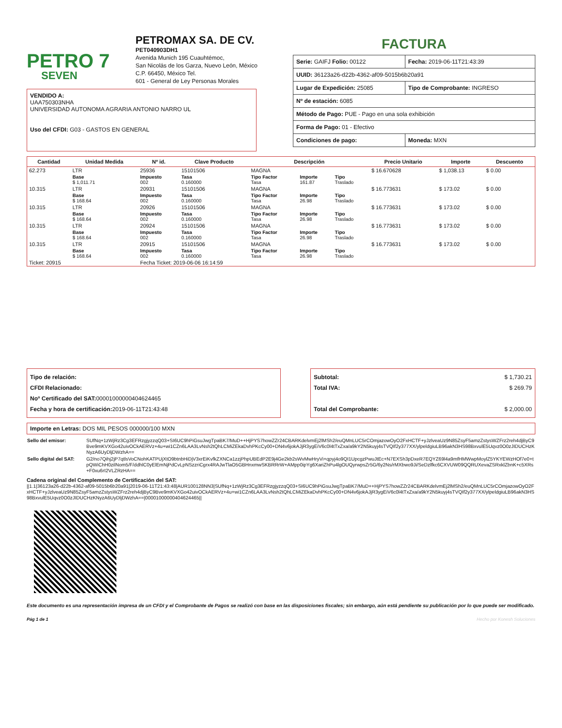PETRO 7
SEVEN
PETROMAX SA. DE CV.
PET040903DH1
Avenida Munich 195 Cuauhtémoc,
San Nicolás de los Garza, Nuevo León, México
C.P. 66450, México Tel.
601 - General de Ley Personas Morales
FACTURA
| Serie: GAIFJ Folio: 00122 | Fecha: 2019-06-11T21:43:39 |
| UUID: 36123a26-d22b-4362-af09-5015b6b20a91 | |
| Lugar de Expedición: 25085 | Tipo de Comprobante: INGRESO |
| Nº de estación: 6085 | |
| Método de Pago: PUE - Pago en una sola exhibición | |
| Forma de Pago: 01 - Efectivo | |
| Condiciones de pago: | Moneda: MXN |
VENDIDO A:
UAA750303NHA
UNIVERSIDAD AUTONOMA AGRARIA ANTONIO NARRO UL
Uso del CFDI: G03 - GASTOS EN GENERAL
| Cantidad | Unidad Medida | Nº id. | Clave Producto | Descripción | | | Precio Unitario | Importe | Descuento |
| --- | --- | --- | --- | --- | --- | --- | --- | --- | --- |
| 62.273 | LTR | 25936 | 15101506 | MAGNA | | | $ 16.670628 | $ 1,038.13 | $ 0.00 |
| | Base $ 1,011.71 | Impuesto 002 | Tasa 0.160000 | Tipo Factor Tasa | Importe 161.87 | Tipo Traslado | | | |
| 10.315 | LTR | 20931 | 15101506 | MAGNA | | | $ 16.773631 | $ 173.02 | $ 0.00 |
| | Base $ 168.64 | Impuesto 002 | Tasa 0.160000 | Tipo Factor Tasa | Importe 26.98 | Tipo Traslado | | | |
| 10.315 | LTR | 20926 | 15101506 | MAGNA | | | $ 16.773631 | $ 173.02 | $ 0.00 |
| | Base $ 168.64 | Impuesto 002 | Tasa 0.160000 | Tipo Factor Tasa | Importe 26.98 | Tipo Traslado | | | |
| 10.315 | LTR | 20924 | 15101506 | MAGNA | | | $ 16.773631 | $ 173.02 | $ 0.00 |
| | Base $ 168.64 | Impuesto 002 | Tasa 0.160000 | Tipo Factor Tasa | Importe 26.98 | Tipo Traslado | | | |
| 10.315 | LTR | 20915 | 15101506 | MAGNA | | | $ 16.773631 | $ 173.02 | $ 0.00 |
| | Base $ 168.64 | Impuesto 002 | Tasa 0.160000 | Tipo Factor Tasa | Importe 26.98 | Tipo Traslado | | | |
| Ticket: 20915 | | Fecha Ticket: 2019-06-06 16:14:59 | | | | | | | |
Tipo de relación:
CFDI Relacionado:
Noº Certificado del SAT: 00001000000404624465
Fecha y hora de certificación: 2019-06-11T21:43:48
Subtotal: $ 1,730.21
Total IVA: $ 269.79
Total del Comprobante: $ 2,000.00
Importe en Letras: DOS MIL PESOS 000000/100 MXN
| Sello del emisor: | SUfNq+1zWjRz3Cg3EFRzgjyzzqQ03+SI6UC9hPiGsuJwgTpaBK7/MuD++HjPYS7howZZr24CBARKdelvmEj2lMSh2/euQMnLUC5rCOmjazowOyO2FxHCTF+yJzlveaUz9N85ZsyF5amzZstysWZFrz2reh4djByC9Bve9mKVXGo42uivOCkAERVz+4u+wi1CZn6LAA3LvNsh2tQhLCMiZEkaDvhPKcCy00+DN4v6jokAJjR3ygEiV6c0l4tTxZxa/a9kY2N5kuyj4sTVQIf2y377XX/ylpeldgiuLB96akN3HS98BxvulE5Uqvz0O0zJIDUCHzKNyzA6UyDljDWzhA== |
| Sello digital del SAT: | G2/no7Qihj2jP7qtlsVoCNohKATPUjXtO9btnbHiDjV3xrEiKvfkZXNCa1zzjPhpUBEdP2E9j4Ge2kb2sWvMwHryVi+qpyj4o9QI1UpcgzPwuJtEc+N7EXSh3pDxeR7EQYZ69l4a9mfHMWwpMoylZ5YKYEWzHOf7e0+tpQWiChH0zilNom5/F/ddhlC0yElEmNjPdCvLpNSzzriCgrx4RAJwTlaO5GBHnxmwSKBRRrW+AMpp0ipYg6XariZhPu4lgOUQyrwpsZr5G/6y2Ns/rMXbwo9Ji/SeDzlfkc6CXVUW09QQRUXevaZSRxklZbnK+c5XRs+F0xu6rI2VLZRzHA== |
Cadena original del Complemento de Certificación del SAT:
||1.1|36123a26-d22b-4362-af09-5015b6b20a91|2019-06-11T21:43:48|AUR100128NN3|SUfNq+1zWjRz3Cg3EFRzgjyzzqQ03+SI6UC9hPiGsuJwgTpaBK7/MuD++HjPYS7howZZr24CBARKdelvmEj2lMSh2/euQMnLUC5rCOmjazowOyO2FxHCTF+yJzlveaUz9N85ZsyF5amzZstysWZFrz2reh4djByC9Bve9mKVXGo42uivOCkAERVz+4u+wi1CZn6LAA3LvNsh2tQhLCMiZEkaDvhPKcCy00+DN4v6jokAJjR3ygEiV6c0l4tTxZxa/a9kY2N5kuyj4sTVQIf2y377XX/ylpeldgiuLB96akN3HS98BxvulE5Uqvz0O0zJIDUCHzKNyzA6UyDljDWzhA==|00001000000404624465||
Este documento es una representación impresa de un CFDI y el Comprobante de Pagos se realizó con base en las disposiciones fiscales; sin embargo, aún está pendiente su publicación por lo que puede ser modificado.
Pág 1 de 1 Hecho por Konesh Soluciones